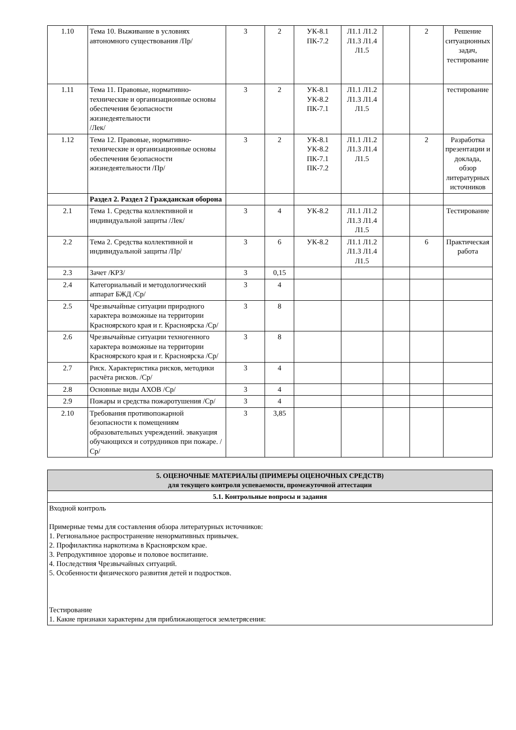| 1.10 | Тема 10. Выживание в условиях автономного существования /Пр/ | 3 | 2 | УК-8.1 ПК-7.2 | Л1.1 Л1.2 Л1.3 Л1.4 Л1.5 | | 2 | Решение ситуационных задач, тестирование |
| 1.11 | Тема 11. Правовые, нормативно-технические и организационные основы обеспечения безопасности жизнедеятельности /Лек/ | 3 | 2 | УК-8.1 УК-8.2 ПК-7.1 | Л1.1 Л1.2 Л1.3 Л1.4 Л1.5 | | | тестирование |
| 1.12 | Тема 12. Правовые, нормативно-технические и организационные основы обеспечения безопасности жизнедеятельности /Пр/ | 3 | 2 | УК-8.1 УК-8.2 ПК-7.1 ПК-7.2 | Л1.1 Л1.2 Л1.3 Л1.4 Л1.5 | | 2 | Разработка презентации и доклада, обзор литературных источников |
| | Раздел 2. Раздел 2 Гражданская оборона | | | | | | | |
| 2.1 | Тема 1. Средства коллективной и индивидуальной защиты /Лек/ | 3 | 4 | УК-8.2 | Л1.1 Л1.2 Л1.3 Л1.4 Л1.5 | | | Тестирование |
| 2.2 | Тема 2. Средства коллективной и индивидуальной защиты /Пр/ | 3 | 6 | УК-8.2 | Л1.1 Л1.2 Л1.3 Л1.4 Л1.5 | | 6 | Практическая работа |
| 2.3 | Зачет /КРЗ/ | 3 | 0,15 | | | | | |
| 2.4 | Категориальный и методологический аппарат БЖД /Ср/ | 3 | 4 | | | | | |
| 2.5 | Чрезвычайные ситуации природного характера возможные на территории Красноярского края и г. Красноярска /Ср/ | 3 | 8 | | | | | |
| 2.6 | Чрезвычайные ситуации техногенного характера возможные на территории Красноярского края и г. Красноярска /Ср/ | 3 | 8 | | | | | |
| 2.7 | Риск. Характеристика рисков, методики расчёта рисков. /Ср/ | 3 | 4 | | | | | |
| 2.8 | Основные виды АХОВ /Ср/ | 3 | 4 | | | | | |
| 2.9 | Пожары и средства пожаротушения /Ср/ | 3 | 4 | | | | | |
| 2.10 | Требования противопожарной безопасности к помещениям образовательных учреждений. эвакуация обучающихся и сотрудников при пожаре. /Ср/ | 3 | 3,85 | | | | | |
| 5. ОЦЕНОЧНЫЕ МАТЕРИАЛЫ (ПРИМЕРЫ ОЦЕНОЧНЫХ СРЕДСТВ) для текущего контроля успеваемости, промежуточной аттестации |
| 5.1. Контрольные вопросы и задания |
| Входной контроль Примерные темы для составления обзора литературных источников: 1. Региональное распространение ненормативных привычек. 2. Профилактика наркотизма в Красноярском крае. 3. Репродуктивное здоровье и половое воспитание. 4. Последствия Чрезвычайных ситуаций. 5. Особенности физического развития детей и подростков. Тестирование 1. Какие признаки характерны для приближающегося землетрясения: |